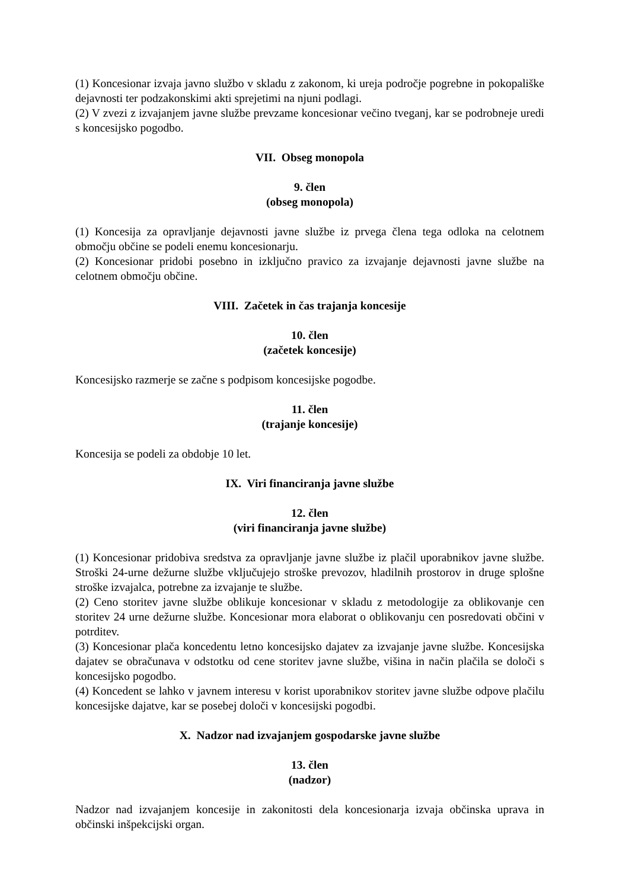(1) Koncesionar izvaja javno službo v skladu z zakonom, ki ureja področje pogrebne in pokopališke dejavnosti ter podzakonskimi akti sprejetimi na njuni podlagi.
(2) V zvezi z izvajanjem javne službe prevzame koncesionar večino tveganj, kar se podrobneje uredi s koncesijsko pogodbo.
VII. Obseg monopola
9. člen
(obseg monopola)
(1) Koncesija za opravljanje dejavnosti javne službe iz prvega člena tega odloka na celotnem območju občine se podeli enemu koncesionarju.
(2) Koncesionar pridobi posebno in izključno pravico za izvajanje dejavnosti javne službe na celotnem območju občine.
VIII. Začetek in čas trajanja koncesije
10. člen
(začetek koncesije)
Koncesijsko razmerje se začne s podpisom koncesijske pogodbe.
11. člen
(trajanje koncesije)
Koncesija se podeli za obdobje 10 let.
IX. Viri financiranja javne službe
12. člen
(viri financiranja javne službe)
(1) Koncesionar pridobiva sredstva za opravljanje javne službe iz plačil uporabnikov javne službe. Stroški 24-urne dežurne službe vključujejo stroške prevozov, hladilnih prostorov in druge splošne stroške izvajalca, potrebne za izvajanje te službe.
(2) Ceno storitev javne službe oblikuje koncesionar v skladu z metodologije za oblikovanje cen storitev 24 urne dežurne službe. Koncesionar mora elaborat o oblikovanju cen posredovati občini v potrditev.
(3) Koncesionar plača koncedentu letno koncesijsko dajatev za izvajanje javne službe. Koncesijska dajatev se obračunava v odstotku od cene storitev javne službe, višina in način plačila se določi s koncesijsko pogodbo.
(4) Koncedent se lahko v javnem interesu v korist uporabnikov storitev javne službe odpove plačilu koncesijske dajatve, kar se posebej določi v koncesijski pogodbi.
X. Nadzor nad izvajanjem gospodarske javne službe
13. člen
(nadzor)
Nadzor nad izvajanjem koncesije in zakonitosti dela koncesionarja izvaja občinska uprava in občinski inšpekcijski organ.